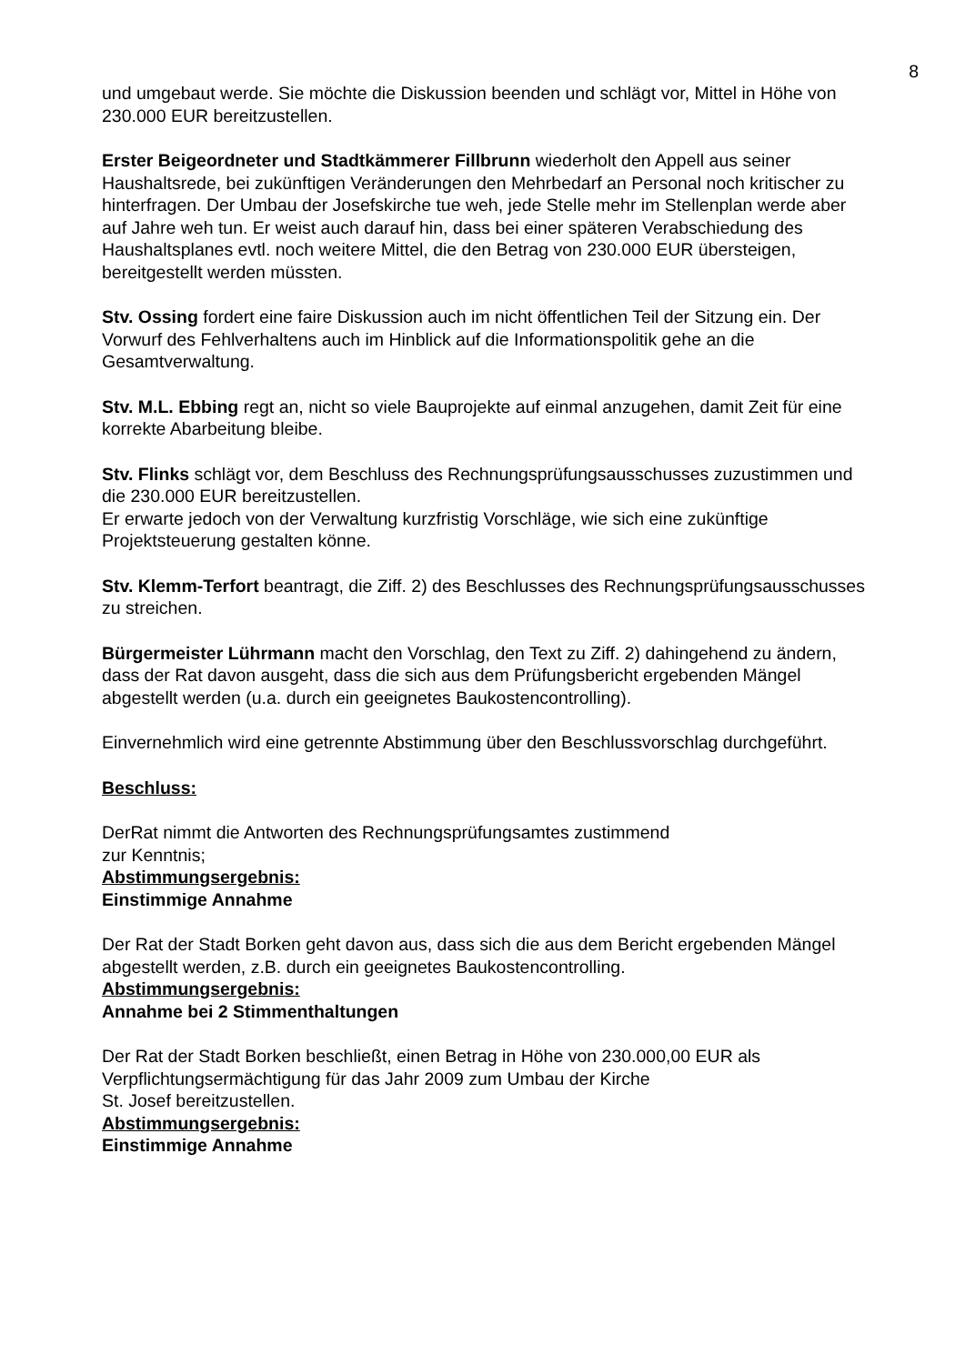8
und umgebaut werde. Sie möchte die Diskussion beenden und schlägt vor, Mittel in Höhe von 230.000 EUR bereitzustellen.
Erster Beigeordneter und Stadtkämmerer Fillbrunn wiederholt den Appell aus seiner Haushaltsrede, bei zukünftigen Veränderungen den Mehrbedarf an Personal noch kritischer zu hinterfragen. Der Umbau der Josefskirche tue weh, jede Stelle mehr im Stellenplan werde aber auf Jahre weh tun. Er weist auch darauf hin, dass bei einer späteren Verabschiedung des Haushaltsplanes evtl. noch weitere Mittel, die den Betrag von 230.000 EUR übersteigen, bereitgestellt werden müssten.
Stv. Ossing fordert eine faire Diskussion auch im nicht öffentlichen Teil der Sitzung ein. Der Vorwurf des Fehlverhaltens auch im Hinblick auf die Informationspolitik gehe an die Gesamtverwaltung.
Stv. M.L. Ebbing regt an, nicht so viele Bauprojekte auf einmal anzugehen, damit Zeit für eine korrekte Abarbeitung bleibe.
Stv. Flinks schlägt vor, dem Beschluss des Rechnungsprüfungsausschusses zuzustimmen und die 230.000 EUR bereitzustellen.
Er erwarte jedoch von der Verwaltung kurzfristig Vorschläge, wie sich eine zukünftige Projektsteuerung gestalten könne.
Stv. Klemm-Terfort beantragt, die Ziff. 2) des Beschlusses des Rechnungsprüfungsausschusses zu streichen.
Bürgermeister Lührmann macht den Vorschlag, den Text zu Ziff. 2) dahingehend zu ändern, dass der Rat davon ausgeht, dass die sich aus dem Prüfungsbericht ergebenden Mängel abgestellt werden (u.a. durch ein geeignetes Baukostencontrolling).
Einvernehmlich wird eine getrennte Abstimmung über den Beschlussvorschlag durchgeführt.
Beschluss:
DerRat nimmt die Antworten des Rechnungsprüfungsamtes zustimmend
zur Kenntnis;
Abstimmungsergebnis:
Einstimmige Annahme
Der Rat der Stadt Borken geht davon aus, dass sich die aus dem Bericht ergebenden Mängel abgestellt werden, z.B. durch ein geeignetes Baukostencontrolling.
Abstimmungsergebnis:
Annahme bei 2 Stimmenthaltungen
Der Rat der Stadt Borken beschließt, einen Betrag in Höhe von 230.000,00 EUR als Verpflichtungsermächtigung für das Jahr 2009 zum Umbau der Kirche
St. Josef bereitzustellen.
Abstimmungsergebnis:
Einstimmige Annahme